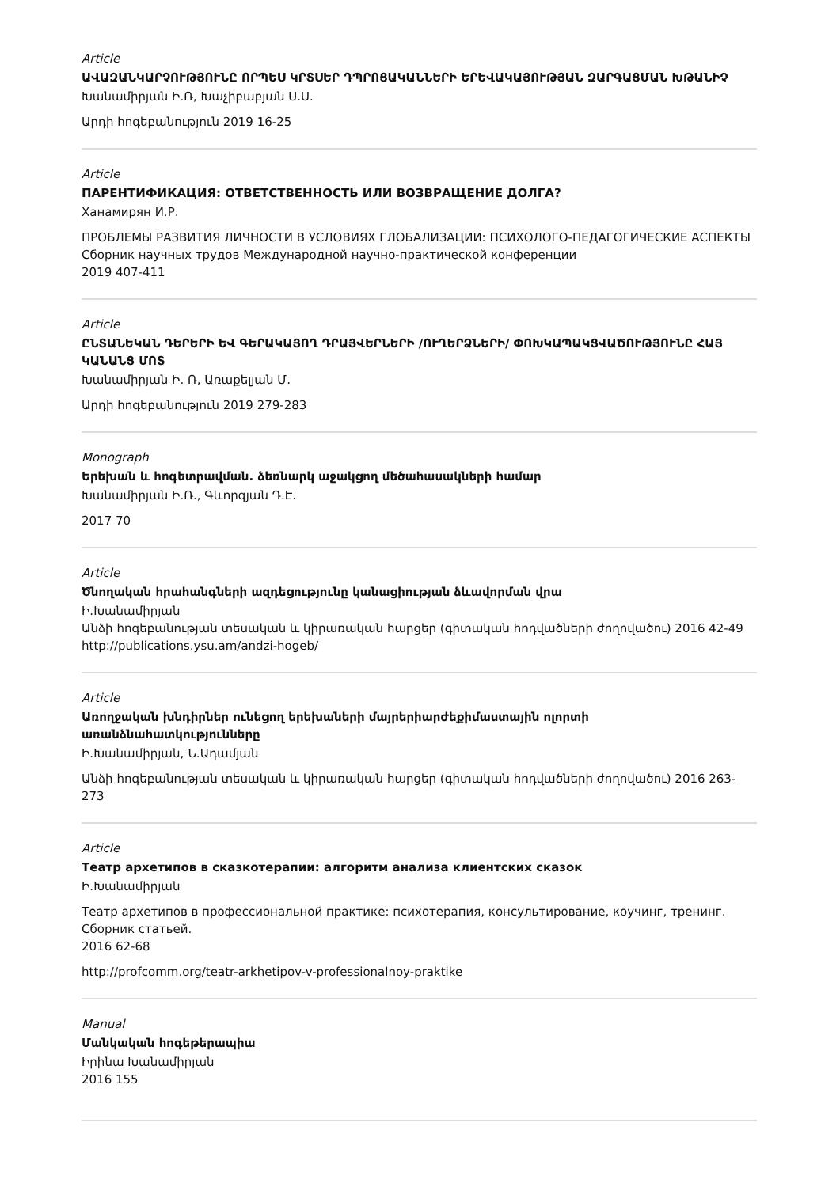Article
ԱՎԱԶԱՆԿԱՐՉՈՒԹՅՈՒՆԸ ՈՐՊԵՍ ԿՐՏՍԵՐ ԴՊՐՈՑԱԿԱՆՆԵՐԻ ԵՐԵՎԱԿԱՅՈՒԹՅԱՆ ԶԱՐԳԱՑՄԱՆ ԽԹԱՆԻՉ
Խանամիրյան Ի.Ռ, Խաչիբաբյան Ս.Ս.
Արդի հոգեբանություն 2019 16-25
Article
ПАРЕНТИФИКАЦИЯ: ОТВЕТСТВЕННОСТЬ ИЛИ ВОЗВРАЩЕНИЕ ДОЛГА?
Ханамирян И.Р.
ПРОБЛЕМЫ РАЗВИТИЯ ЛИЧНОСТИ В УСЛОВИЯХ ГЛОБАЛИЗАЦИИ: ПСИХОЛОГО-ПЕДАГОГИЧЕСКИЕ АСПЕКТЫ Сборник научных трудов Международной научно-практической конференции
2019 407-411
Article
ԸՆՏԱՆԵԿԱՆ ԴԵՐԵՐԻ ԵՎ ԳԵՐԱԿԱՅՈՂ ԴՐԱՅՎԵՐՆԵՐԻ /ՈՒՂԵՐՁՆԵՐԻ/ ՓՈԽԿԱՊԱԿՑՎԱԾՈՒԹՅՈՒՆԸ ՀԱՅ ԿԱՆԱՆՑ ՄՈՏ
Խանամիրյան Ի. Ռ, Առաքելյան Մ.
Արդի հոգեբանություն 2019 279-283
Monograph
Երեխան և հոգետրավման. ձեռնարկ աջակցող մեծահասակների համար
Խանամիրյան Ի.Ռ., Գևորգյան Դ.Է.
2017 70
Article
Ծնողական հրահանգների ազդեցությունը կանացիության ձևավորման վրա
Ի.Խանամիրյան
Անձի հոգեբանության տեսական և կիրառական հարցեր (գիտական հոդվածների ժողովածու) 2016 42-49
http://publications.ysu.am/andzi-hogeb/
Article
Առողջական խնդիրներ ունեցող երեխաների մայրերիարժեքիմաստային ոլորտի առանձնահատկությունները
Ի.Խանամիրյան, Ն.Ադամյան
Անձի հոգեբանության տեսական և կիրառական հարցեր (գիտական հոդվածների ժողովածու) 2016 263-273
Article
Театр архетипов в сказкотерапии: алгоритм анализа клиентских сказок
Ի.Խանամիրյան
Театр архетипов в профессиональной практике: психотерапия, консультирование, коучинг, тренинг. Сборник статьей.
2016 62-68
http://profcomm.org/teatr-arkhetipov-v-professionalnoy-praktike
Manual
Մանկական հոգեթերապիա
Իրինա Խանամիրյան
2016 155